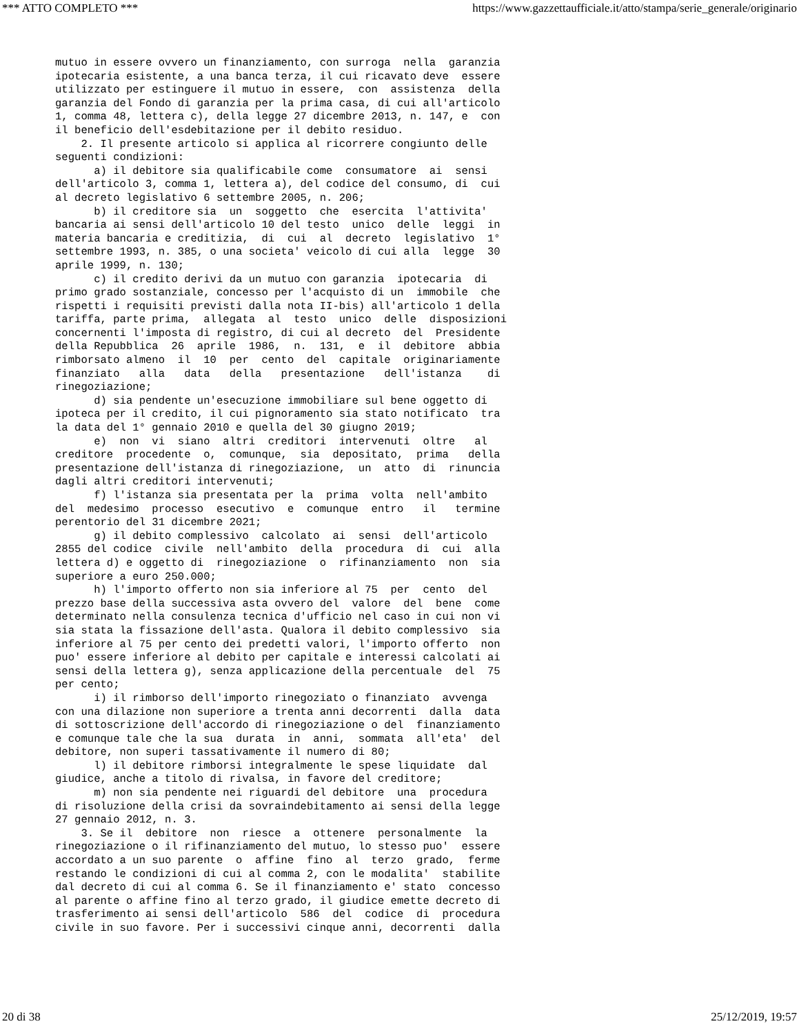*** ATTO COMPLETO *** https://www.gazzettaufficiale.it/atto/stampa/serie_generale/originario
mutuo in essere ovvero un finanziamento, con surroga  nella  garanzia
ipotecaria esistente, a una banca terza, il cui ricavato deve  essere
utilizzato per estinguere il mutuo in essere,  con  assistenza  della
garanzia del Fondo di garanzia per la prima casa, di cui all'articolo
1, comma 48, lettera c), della legge 27 dicembre 2013, n. 147, e  con
il beneficio dell'esdebitazione per il debito residuo.
    2. Il presente articolo si applica al ricorrere congiunto delle
seguenti condizioni:
      a) il debitore sia qualificabile come  consumatore  ai  sensi
dell'articolo 3, comma 1, lettera a), del codice del consumo, di  cui
al decreto legislativo 6 settembre 2005, n. 206;
      b) il creditore sia  un  soggetto  che  esercita  l'attivita'
bancaria ai sensi dell'articolo 10 del testo  unico  delle  leggi  in
materia bancaria e creditizia,  di  cui  al  decreto  legislativo  1°
settembre 1993, n. 385, o una societa' veicolo di cui alla  legge  30
aprile 1999, n. 130;
      c) il credito derivi da un mutuo con garanzia  ipotecaria  di
primo grado sostanziale, concesso per l'acquisto di un  immobile  che
rispetti i requisiti previsti dalla nota II-bis) all'articolo 1 della
tariffa, parte prima,  allegata  al  testo  unico  delle  disposizioni
concernenti l'imposta di registro, di cui al decreto  del  Presidente
della Repubblica  26  aprile  1986,  n.  131,  e  il  debitore  abbia
rimborsato almeno  il  10  per  cento  del  capitale  originariamente
finanziato   alla   data   della   presentazione   dell'istanza    di
rinegoziazione;
      d) sia pendente un'esecuzione immobiliare sul bene oggetto di
ipoteca per il credito, il cui pignoramento sia stato notificato  tra
la data del 1° gennaio 2010 e quella del 30 giugno 2019;
      e)  non  vi  siano  altri  creditori  intervenuti  oltre   al
creditore  procedente  o,  comunque,  sia  depositato,  prima   della
presentazione dell'istanza di rinegoziazione,  un  atto  di  rinuncia
dagli altri creditori intervenuti;
      f) l'istanza sia presentata per la  prima  volta  nell'ambito
del  medesimo  processo  esecutivo  e  comunque  entro   il   termine
perentorio del 31 dicembre 2021;
      g) il debito complessivo  calcolato  ai  sensi  dell'articolo
2855 del codice  civile  nell'ambito  della  procedura  di  cui  alla
lettera d) e oggetto di  rinegoziazione  o  rifinanziamento  non  sia
superiore a euro 250.000;
      h) l'importo offerto non sia inferiore al 75  per  cento  del
prezzo base della successiva asta ovvero del  valore  del  bene  come
determinato nella consulenza tecnica d'ufficio nel caso in cui non vi
sia stata la fissazione dell'asta. Qualora il debito complessivo  sia
inferiore al 75 per cento dei predetti valori, l'importo offerto  non
puo' essere inferiore al debito per capitale e interessi calcolati ai
sensi della lettera g), senza applicazione della percentuale  del  75
per cento;
      i) il rimborso dell'importo rinegoziato o finanziato  avvenga
con una dilazione non superiore a trenta anni decorrenti  dalla  data
di sottoscrizione dell'accordo di rinegoziazione o del  finanziamento
e comunque tale che la sua  durata  in  anni,  sommata  all'eta'  del
debitore, non superi tassativamente il numero di 80;
      l) il debitore rimborsi integralmente le spese liquidate  dal
giudice, anche a titolo di rivalsa, in favore del creditore;
      m) non sia pendente nei riguardi del debitore  una  procedura
di risoluzione della crisi da sovraindebitamento ai sensi della legge
27 gennaio 2012, n. 3.
    3. Se il  debitore  non  riesce  a  ottenere  personalmente  la
rinegoziazione o il rifinanziamento del mutuo, lo stesso puo'  essere
accordato a un suo parente  o  affine  fino  al  terzo  grado,  ferme
restando le condizioni di cui al comma 2, con le modalita'  stabilite
dal decreto di cui al comma 6. Se il finanziamento e' stato  concesso
al parente o affine fino al terzo grado, il giudice emette decreto di
trasferimento ai sensi dell'articolo  586  del  codice  di  procedura
civile in suo favore. Per i successivi cinque anni, decorrenti  dalla
20 di 38 25/12/2019, 19:57